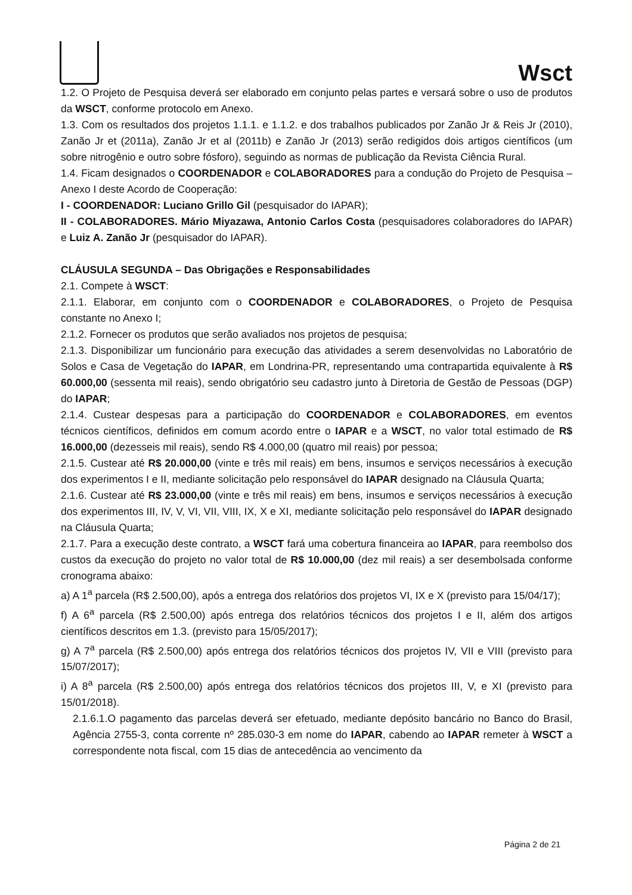Wsct
1.2. O Projeto de Pesquisa deverá ser elaborado em conjunto pelas partes e versará sobre o uso de produtos da WSCT, conforme protocolo em Anexo.
1.3. Com os resultados dos projetos 1.1.1. e 1.1.2. e dos trabalhos publicados por Zanão Jr & Reis Jr (2010), Zanão Jr et (2011a), Zanão Jr et al (2011b) e Zanão Jr (2013) serão redigidos dois artigos científicos (um sobre nitrogênio e outro sobre fósforo), seguindo as normas de publicação da Revista Ciência Rural.
1.4. Ficam designados o COORDENADOR e COLABORADORES para a condução do Projeto de Pesquisa – Anexo I deste Acordo de Cooperação:
I - COORDENADOR: Luciano Grillo Gil (pesquisador do IAPAR);
II - COLABORADORES. Mário Miyazawa, Antonio Carlos Costa (pesquisadores colaboradores do IAPAR) e Luiz A. Zanão Jr (pesquisador do IAPAR).
CLÁUSULA SEGUNDA – Das Obrigações e Responsabilidades
2.1. Compete à WSCT:
2.1.1. Elaborar, em conjunto com o COORDENADOR e COLABORADORES, o Projeto de Pesquisa constante no Anexo I;
2.1.2. Fornecer os produtos que serão avaliados nos projetos de pesquisa;
2.1.3. Disponibilizar um funcionário para execução das atividades a serem desenvolvidas no Laboratório de Solos e Casa de Vegetação do IAPAR, em Londrina-PR, representando uma contrapartida equivalente à R$ 60.000,00 (sessenta mil reais), sendo obrigatório seu cadastro junto à Diretoria de Gestão de Pessoas (DGP) do IAPAR;
2.1.4. Custear despesas para a participação do COORDENADOR e COLABORADORES, em eventos técnicos científicos, definidos em comum acordo entre o IAPAR e a WSCT, no valor total estimado de R$ 16.000,00 (dezesseis mil reais), sendo R$ 4.000,00 (quatro mil reais) por pessoa;
2.1.5. Custear até R$ 20.000,00 (vinte e três mil reais) em bens, insumos e serviços necessários à execução dos experimentos I e II, mediante solicitação pelo responsável do IAPAR designado na Cláusula Quarta;
2.1.6. Custear até R$ 23.000,00 (vinte e três mil reais) em bens, insumos e serviços necessários à execução dos experimentos III, IV, V, VI, VII, VIII, IX, X e XI, mediante solicitação pelo responsável do IAPAR designado na Cláusula Quarta;
2.1.7. Para a execução deste contrato, a WSCT fará uma cobertura financeira ao IAPAR, para reembolso dos custos da execução do projeto no valor total de R$ 10.000,00 (dez mil reais) a ser desembolsada conforme cronograma abaixo:
a) A 1<sup>a</sup> parcela (R$ 2.500,00), após a entrega dos relatórios dos projetos VI, IX e X (previsto para 15/04/17);
f) A 6<sup>a</sup> parcela (R$ 2.500,00) após entrega dos relatórios técnicos dos projetos I e II, além dos artigos científicos descritos em 1.3. (previsto para 15/05/2017);
g) A 7<sup>a</sup> parcela (R$ 2.500,00) após entrega dos relatórios técnicos dos projetos IV, VII e VIII (previsto para 15/07/2017);
i) A 8<sup>a</sup> parcela (R$ 2.500,00) após entrega dos relatórios técnicos dos projetos III, V, e XI (previsto para 15/01/2018).
2.1.6.1.O pagamento das parcelas deverá ser efetuado, mediante depósito bancário no Banco do Brasil, Agência 2755-3, conta corrente nº 285.030-3 em nome do IAPAR, cabendo ao IAPAR remeter à WSCT a correspondente nota fiscal, com 15 dias de antecedência ao vencimento da
Página 2 de 21